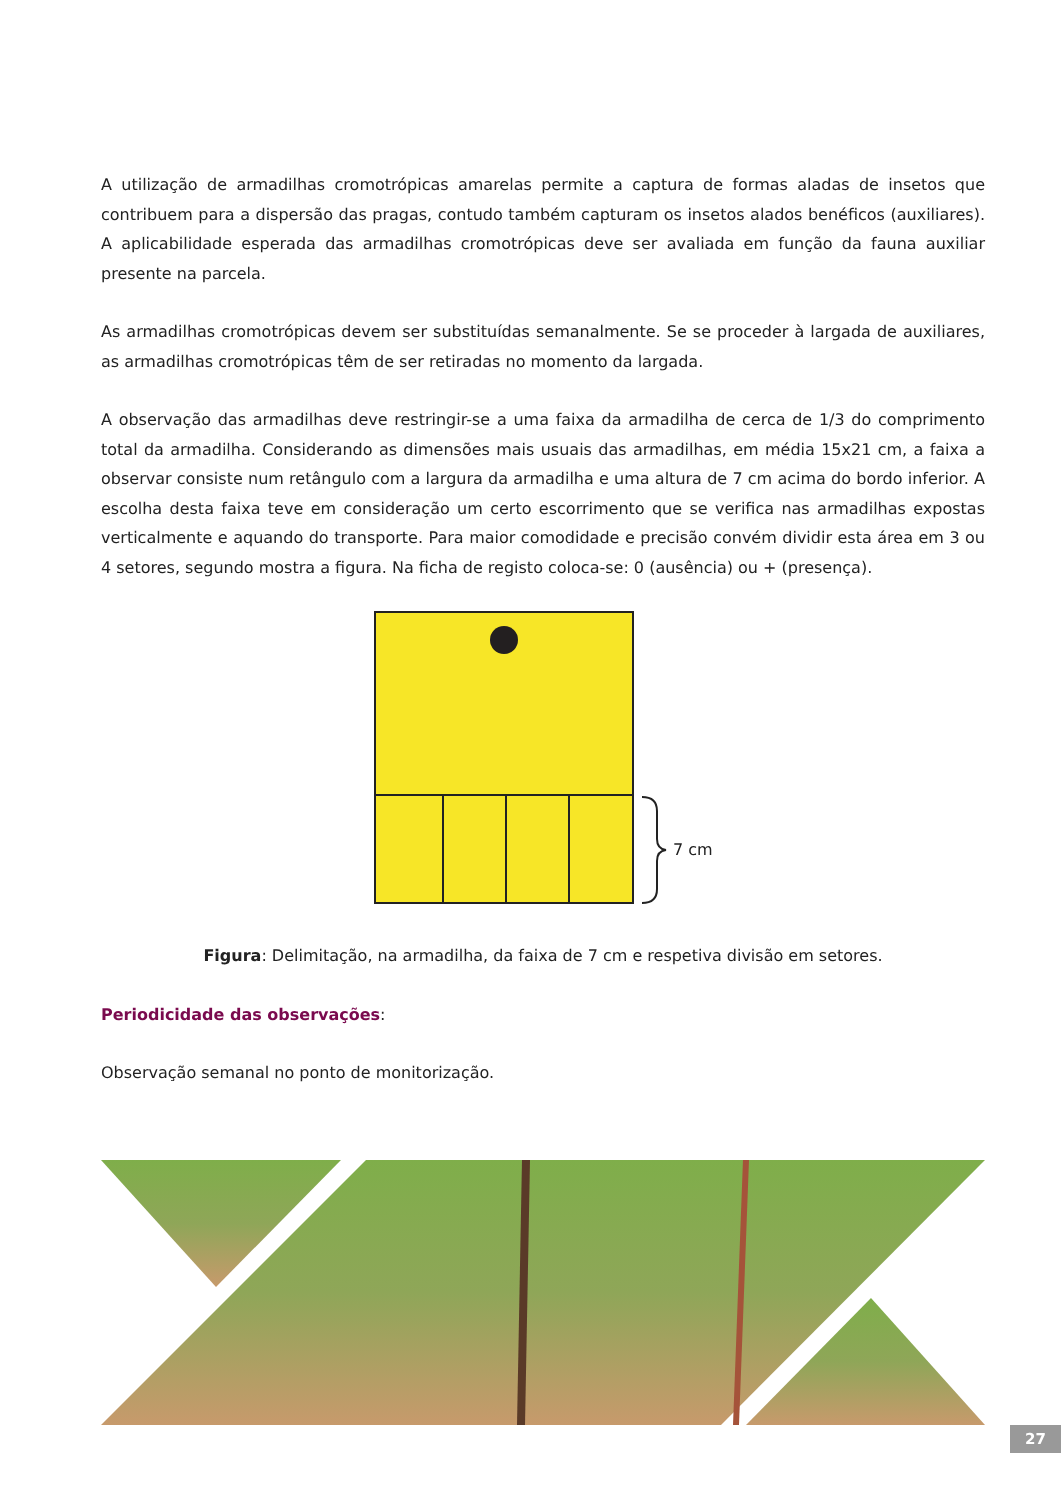A utilização de armadilhas cromotrópicas amarelas permite a captura de formas aladas de insetos que contribuem para a dispersão das pragas, contudo também capturam os insetos alados benéficos (auxiliares). A aplicabilidade esperada das armadilhas cromotrópicas deve ser avaliada em função da fauna auxiliar presente na parcela.
As armadilhas cromotrópicas devem ser substituídas semanalmente. Se se proceder à largada de auxiliares, as armadilhas cromotrópicas têm de ser retiradas no momento da largada.
A observação das armadilhas deve restringir-se a uma faixa da armadilha de cerca de 1/3 do comprimento total da armadilha. Considerando as dimensões mais usuais das armadilhas, em média 15x21 cm, a faixa a observar consiste num retângulo com a largura da armadilha e uma altura de 7 cm acima do bordo inferior. A escolha desta faixa teve em consideração um certo escorrimento que se verifica nas armadilhas expostas verticalmente e aquando do transporte. Para maior comodidade e precisão convém dividir esta área em 3 ou 4 setores, segundo mostra a figura. Na ficha de registo coloca-se: 0 (ausência) ou + (presença).
7 cm
Figura: Delimitação, na armadilha, da faixa de 7 cm e respetiva divisão em setores.
Periodicidade das observações:
Observação semanal no ponto de monitorização.
27